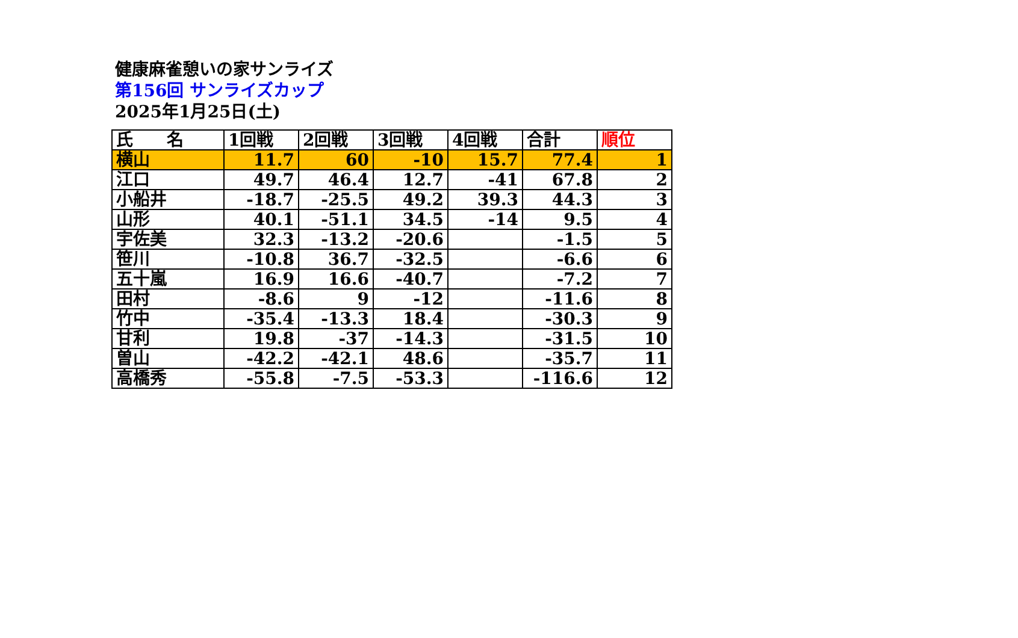健康麻雀憩いの家サンライズ
第156回 サンライズカップ
2025年1月25日(土)
| 氏 名 | 1回戦 | 2回戦 | 3回戦 | 4回戦 | 合計 | 順位 |
| --- | --- | --- | --- | --- | --- | --- |
| 横山 | 11.7 | 60 | -10 | 15.7 | 77.4 | 1 |
| 江口 | 49.7 | 46.4 | 12.7 | -41 | 67.8 | 2 |
| 小船井 | -18.7 | -25.5 | 49.2 | 39.3 | 44.3 | 3 |
| 山形 | 40.1 | -51.1 | 34.5 | -14 | 9.5 | 4 |
| 宇佐美 | 32.3 | -13.2 | -20.6 | | -1.5 | 5 |
| 笹川 | -10.8 | 36.7 | -32.5 | | -6.6 | 6 |
| 五十嵐 | 16.9 | 16.6 | -40.7 | | -7.2 | 7 |
| 田村 | -8.6 | 9 | -12 | | -11.6 | 8 |
| 竹中 | -35.4 | -13.3 | 18.4 | | -30.3 | 9 |
| 甘利 | 19.8 | -37 | -14.3 | | -31.5 | 10 |
| 曽山 | -42.2 | -42.1 | 48.6 | | -35.7 | 11 |
| 高橋秀 | -55.8 | -7.5 | -53.3 | | -116.6 | 12 |